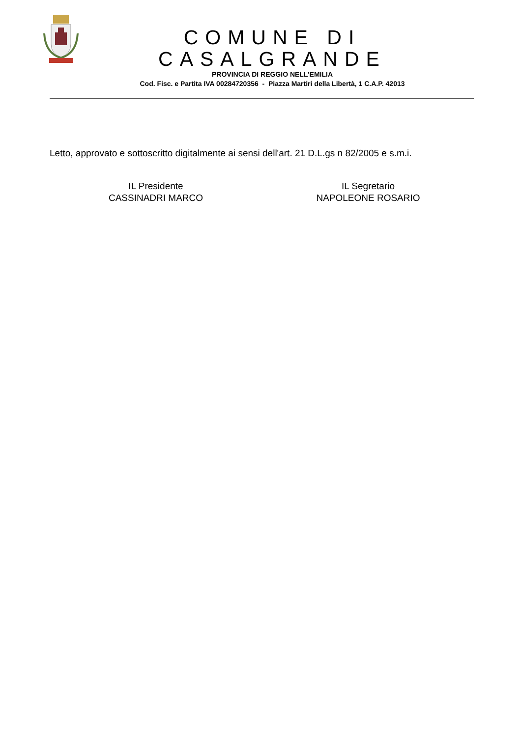COMUNE DI CASALGRANDE
PROVINCIA DI REGGIO NELL’EMILIA
Cod. Fisc. e Partita IVA 00284720356 - Piazza Martiri della Libertà, 1 C.A.P. 42013
Letto, approvato e sottoscritto digitalmente ai sensi dell'art. 21 D.L.gs n 82/2005 e s.m.i.
IL Presidente
CASSINADRI MARCO
IL Segretario
NAPOLEONE ROSARIO